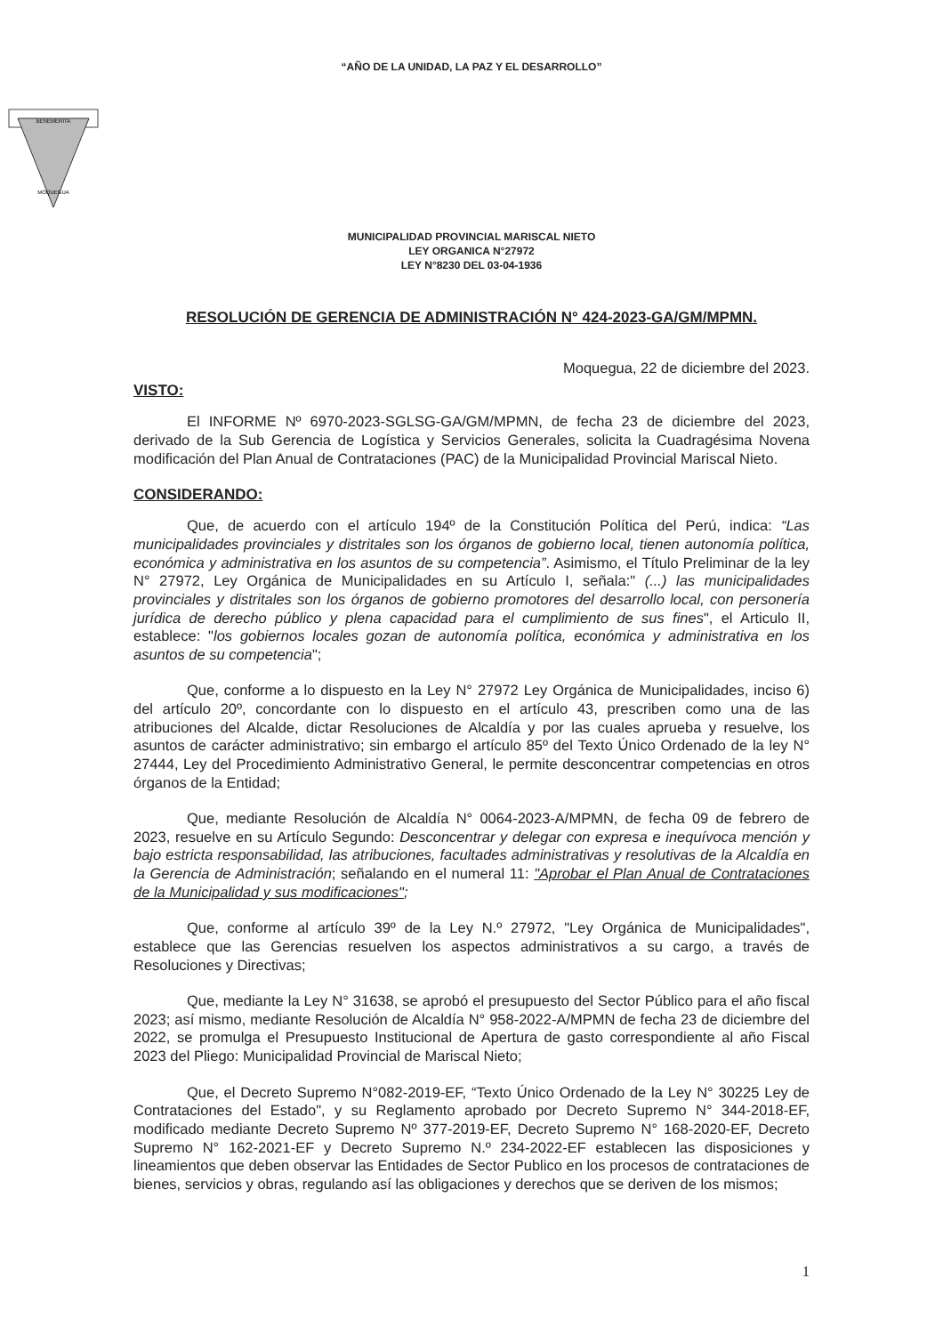“AÑO DE LA UNIDAD, LA PAZ Y EL DESARROLLO”
BENEMERITA
MOQUEGUA
MUNICIPALIDAD PROVINCIAL MARISCAL NIETO
LEY ORGANICA N°27972
LEY N°8230 DEL 03-04-1936
RESOLUCIÓN DE GERENCIA DE ADMINISTRACIÓN N° 424-2023-GA/GM/MPMN.
Moquegua, 22 de diciembre del 2023.
VISTO:
El INFORME Nº 6970-2023-SGLSG-GA/GM/MPMN, de fecha 23 de diciembre del 2023, derivado de la Sub Gerencia de Logística y Servicios Generales, solicita la Cuadragésima Novena modificación del Plan Anual de Contrataciones (PAC) de la Municipalidad Provincial Mariscal Nieto.
CONSIDERANDO:
Que, de acuerdo con el artículo 194º de la Constitución Política del Perú, indica: “Las municipalidades provinciales y distritales son los órganos de gobierno local, tienen autonomía política, económica y administrativa en los asuntos de su competencia”. Asimismo, el Título Preliminar de la ley N° 27972, Ley Orgánica de Municipalidades en su Artículo I, señala:" (...) las municipalidades provinciales y distritales son los órganos de gobierno promotores del desarrollo local, con personería jurídica de derecho público y plena capacidad para el cumplimiento de sus fines", el Articulo II, establece: "los gobiernos locales gozan de autonomía política, económica y administrativa en los asuntos de su competencia";
Que, conforme a lo dispuesto en la Ley N° 27972 Ley Orgánica de Municipalidades, inciso 6) del artículo 20º, concordante con lo dispuesto en el artículo 43, prescriben como una de las atribuciones del Alcalde, dictar Resoluciones de Alcaldía y por las cuales aprueba y resuelve, los asuntos de carácter administrativo; sin embargo el artículo 85º del Texto Único Ordenado de la ley N° 27444, Ley del Procedimiento Administrativo General, le permite desconcentrar competencias en otros órganos de la Entidad;
Que, mediante Resolución de Alcaldía N° 0064-2023-A/MPMN, de fecha 09 de febrero de 2023, resuelve en su Artículo Segundo: Desconcentrar y delegar con expresa e inequívoca mención y bajo estricta responsabilidad, las atribuciones, facultades administrativas y resolutivas de la Alcaldía en la Gerencia de Administración; señalando en el numeral 11: "Aprobar el Plan Anual de Contrataciones de la Municipalidad y sus modificaciones";
Que, conforme al artículo 39º de la Ley N.º 27972, "Ley Orgánica de Municipalidades", establece que las Gerencias resuelven los aspectos administrativos a su cargo, a través de Resoluciones y Directivas;
Que, mediante la Ley N° 31638, se aprobó el presupuesto del Sector Público para el año fiscal 2023; así mismo, mediante Resolución de Alcaldía N° 958-2022-A/MPMN de fecha 23 de diciembre del 2022, se promulga el Presupuesto Institucional de Apertura de gasto correspondiente al año Fiscal 2023 del Pliego: Municipalidad Provincial de Mariscal Nieto;
Que, el Decreto Supremo N°082-2019-EF, “Texto Único Ordenado de la Ley N° 30225 Ley de Contrataciones del Estado", y su Reglamento aprobado por Decreto Supremo N° 344-2018-EF, modificado mediante Decreto Supremo Nº 377-2019-EF, Decreto Supremo N° 168-2020-EF, Decreto Supremo N° 162-2021-EF y Decreto Supremo N.º 234-2022-EF establecen las disposiciones y lineamientos que deben observar las Entidades de Sector Publico en los procesos de contrataciones de bienes, servicios y obras, regulando así las obligaciones y derechos que se deriven de los mismos;
1